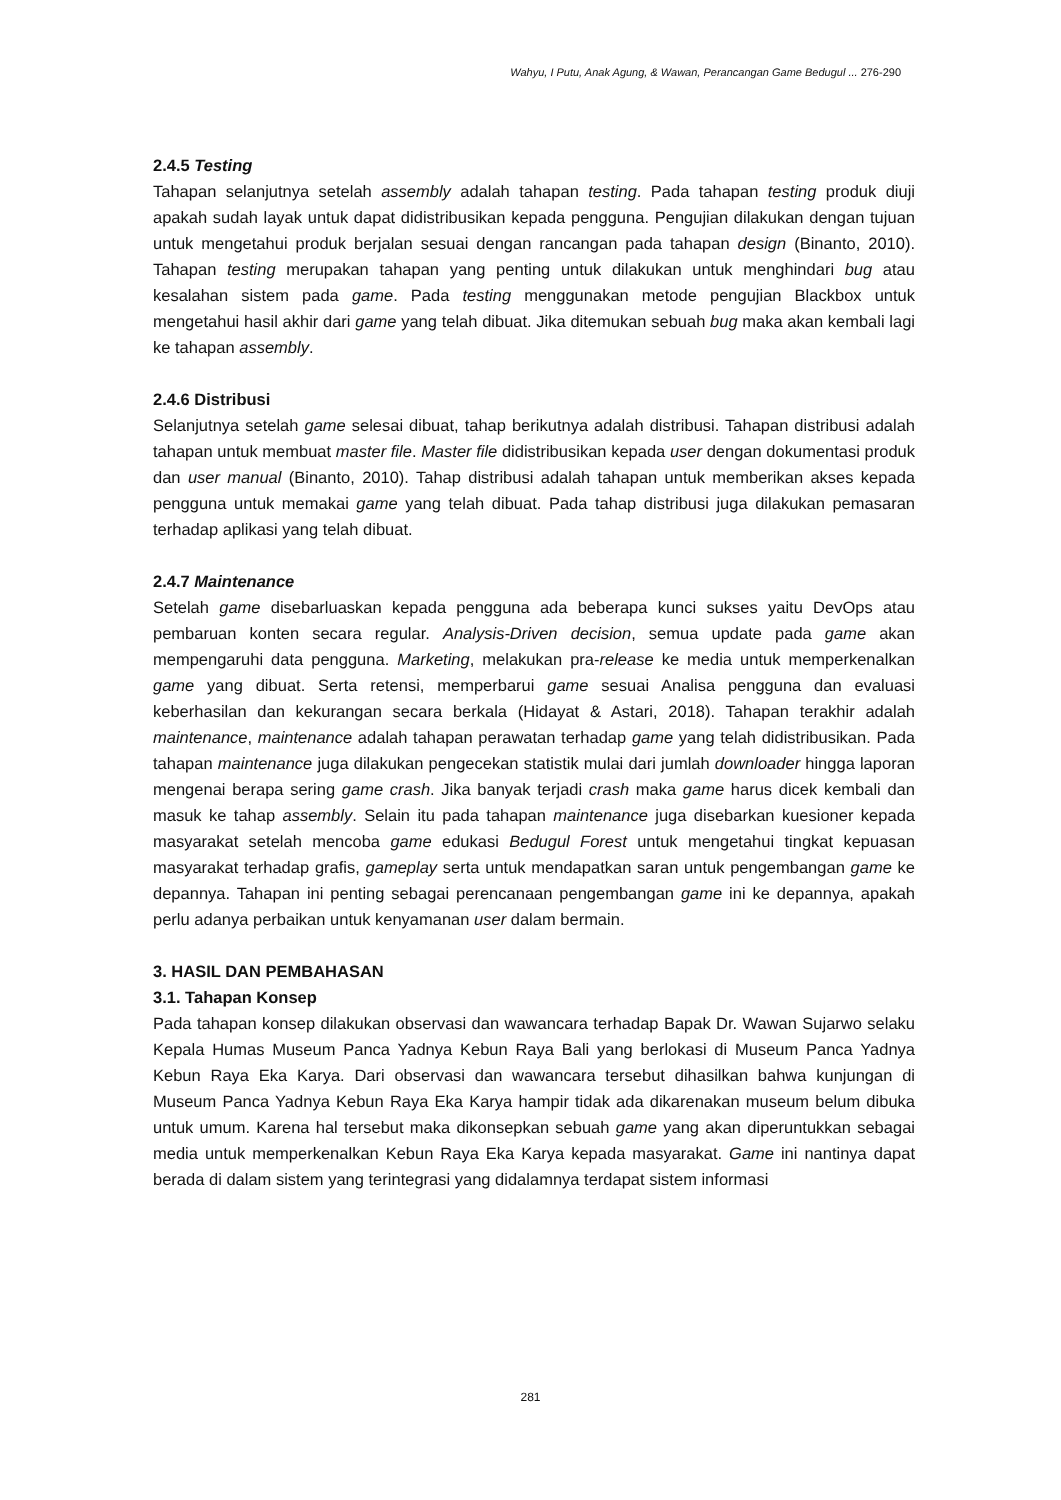Wahyu, I Putu, Anak Agung, & Wawan, Perancangan Game Bedugul ... 276-290
2.4.5 Testing
Tahapan selanjutnya setelah assembly adalah tahapan testing. Pada tahapan testing produk diuji apakah sudah layak untuk dapat didistribusikan kepada pengguna. Pengujian dilakukan dengan tujuan untuk mengetahui produk berjalan sesuai dengan rancangan pada tahapan design (Binanto, 2010). Tahapan testing merupakan tahapan yang penting untuk dilakukan untuk menghindari bug atau kesalahan sistem pada game. Pada testing menggunakan metode pengujian Blackbox untuk mengetahui hasil akhir dari game yang telah dibuat. Jika ditemukan sebuah bug maka akan kembali lagi ke tahapan assembly.
2.4.6 Distribusi
Selanjutnya setelah game selesai dibuat, tahap berikutnya adalah distribusi. Tahapan distribusi adalah tahapan untuk membuat master file. Master file didistribusikan kepada user dengan dokumentasi produk dan user manual (Binanto, 2010). Tahap distribusi adalah tahapan untuk memberikan akses kepada pengguna untuk memakai game yang telah dibuat. Pada tahap distribusi juga dilakukan pemasaran terhadap aplikasi yang telah dibuat.
2.4.7 Maintenance
Setelah game disebarluaskan kepada pengguna ada beberapa kunci sukses yaitu DevOps atau pembaruan konten secara regular. Analysis-Driven decision, semua update pada game akan mempengaruhi data pengguna. Marketing, melakukan pra-release ke media untuk memperkenalkan game yang dibuat. Serta retensi, memperbarui game sesuai Analisa pengguna dan evaluasi keberhasilan dan kekurangan secara berkala (Hidayat & Astari, 2018). Tahapan terakhir adalah maintenance, maintenance adalah tahapan perawatan terhadap game yang telah didistribusikan. Pada tahapan maintenance juga dilakukan pengecekan statistik mulai dari jumlah downloader hingga laporan mengenai berapa sering game crash. Jika banyak terjadi crash maka game harus dicek kembali dan masuk ke tahap assembly. Selain itu pada tahapan maintenance juga disebarkan kuesioner kepada masyarakat setelah mencoba game edukasi Bedugul Forest untuk mengetahui tingkat kepuasan masyarakat terhadap grafis, gameplay serta untuk mendapatkan saran untuk pengembangan game ke depannya. Tahapan ini penting sebagai perencanaan pengembangan game ini ke depannya, apakah perlu adanya perbaikan untuk kenyamanan user dalam bermain.
3. HASIL DAN PEMBAHASAN
3.1. Tahapan Konsep
Pada tahapan konsep dilakukan observasi dan wawancara terhadap Bapak Dr. Wawan Sujarwo selaku Kepala Humas Museum Panca Yadnya Kebun Raya Bali yang berlokasi di Museum Panca Yadnya Kebun Raya Eka Karya. Dari observasi dan wawancara tersebut dihasilkan bahwa kunjungan di Museum Panca Yadnya Kebun Raya Eka Karya hampir tidak ada dikarenakan museum belum dibuka untuk umum. Karena hal tersebut maka dikonsepkan sebuah game yang akan diperuntukkan sebagai media untuk memperkenalkan Kebun Raya Eka Karya kepada masyarakat. Game ini nantinya dapat berada di dalam sistem yang terintegrasi yang didalamnya terdapat sistem informasi
281